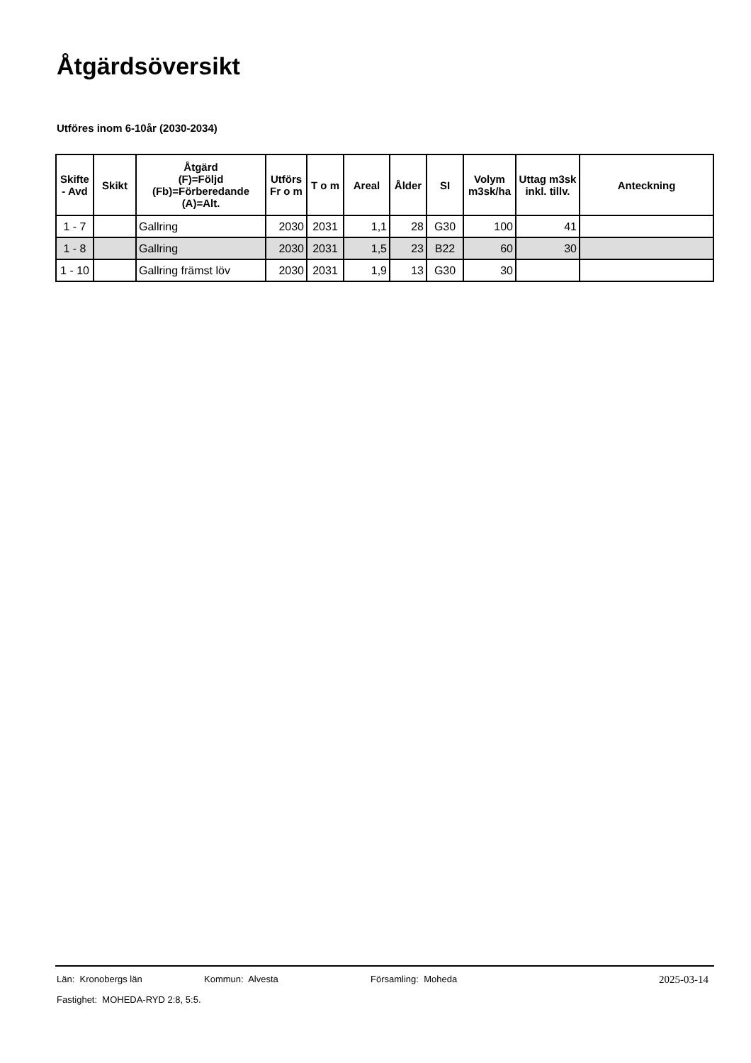Åtgärdsöversikt
Utföres inom 6-10år (2030-2034)
| Skifte - Avd | Skikt | Åtgärd (F)=Följd (Fb)=Förberedande (A)=Alt. | Utförs Fr o m | T o m | Areal | Ålder | SI | Volym m3sk/ha | Uttag m3sk inkl. tillv. | Anteckning |
| --- | --- | --- | --- | --- | --- | --- | --- | --- | --- | --- |
| 1 - 7 | | Gallring | 2030 | 2031 | 1,1 | 28 | G30 | 100 | 41 | |
| 1 - 8 | | Gallring | 2030 | 2031 | 1,5 | 23 | B22 | 60 | 30 | |
| 1 - 10 | | Gallring främst löv | 2030 | 2031 | 1,9 | 13 | G30 | 30 | | |
Län: Kronobergs län Kommun: Alvesta Församling: Moheda
2025-03-14
Fastighet: MOHEDA-RYD 2:8, 5:5.